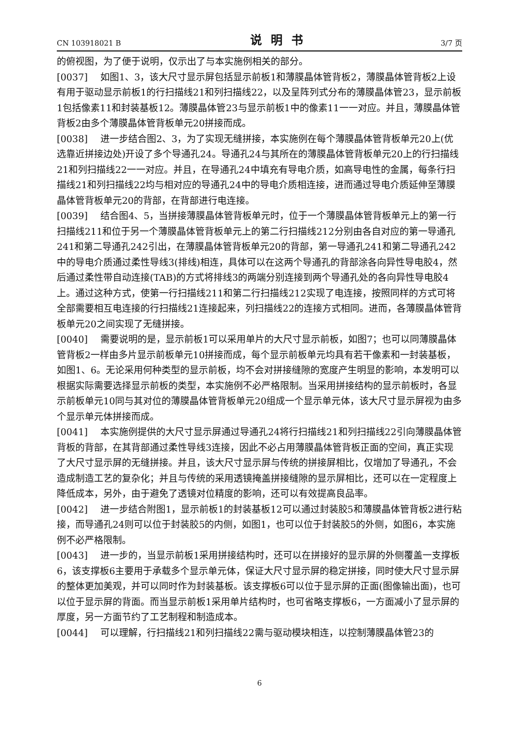CN 103918021 B 说明书 3/7 页
的俯视图，为了便于说明，仅示出了与本实施例相关的部分。
[0037] 如图1、3，该大尺寸显示屏包括显示前板1和薄膜晶体管背板2，薄膜晶体管背板2上设有用于驱动显示前板1的行扫描线21和列扫描线22，以及呈阵列式分布的薄膜晶体管23，显示前板1包括像素11和封装基板12。薄膜晶体管23与显示前板1中的像素11一一对应。并且，薄膜晶体管背板2由多个薄膜晶体管背板单元20拼接而成。
[0038] 进一步结合图2、3，为了实现无缝拼接，本实施例在每个薄膜晶体管背板单元20上(优选靠近拼接边处)开设了多个导通孔24。导通孔24与其所在的薄膜晶体管背板单元20上的行扫描线21和列扫描线22一一对应。并且，在导通孔24中填充有导电介质，如高导电性的金属，每条行扫描线21和列扫描线22均与相对应的导通孔24中的导电介质相连接，进而通过导电介质延伸至薄膜晶体管背板单元20的背部，在背部进行电连接。
[0039] 结合图4、5，当拼接薄膜晶体管背板单元时，位于一个薄膜晶体管背板单元上的第一行扫描线211和位于另一个薄膜晶体管背板单元上的第二行扫描线212分别由各自对应的第一导通孔241和第二导通孔242引出，在薄膜晶体管背板单元20的背部，第一导通孔241和第二导通孔242中的导电介质通过柔性导线3(排线)相连，具体可以在这两个导通孔的背部涂各向异性导电胶4，然后通过柔性带自动连接(TAB)的方式将排线3的两端分别连接到两个导通孔处的各向异性导电胶4上。通过这种方式，使第一行扫描线211和第二行扫描线212实现了电连接，按照同样的方式可将全部需要相互电连接的行扫描线21连接起来，列扫描线22的连接方式相同。进而，各薄膜晶体管背板单元20之间实现了无缝拼接。
[0040] 需要说明的是，显示前板1可以采用单片的大尺寸显示前板，如图7；也可以同薄膜晶体管背板2一样由多片显示前板单元10拼接而成，每个显示前板单元均具有若干像素和一封装基板，如图1、6。无论采用何种类型的显示前板，均不会对拼接缝隙的宽度产生明显的影响，本发明可以根据实际需要选择显示前板的类型，本实施例不必严格限制。当采用拼接结构的显示前板时，各显示前板单元10同与其对位的薄膜晶体管背板单元20组成一个显示单元体，该大尺寸显示屏视为由多个显示单元体拼接而成。
[0041] 本实施例提供的大尺寸显示屏通过导通孔24将行扫描线21和列扫描线22引向薄膜晶体管背板的背部，在其背部通过柔性导线3连接，因此不必占用薄膜晶体管背板正面的空间，真正实现了大尺寸显示屏的无缝拼接。并且，该大尺寸显示屏与传统的拼接屏相比，仅增加了导通孔，不会造成制造工艺的复杂化；并且与传统的采用透镜掩盖拼接缝隙的显示屏相比，还可以在一定程度上降低成本，另外，由于避免了透镜对位精度的影响，还可以有效提高良品率。
[0042] 进一步结合附图1，显示前板1的封装基板12可以通过封装胶5和薄膜晶体管背板2进行粘接，而导通孔24则可以位于封装胶5的内侧，如图1，也可以位于封装胶5的外侧，如图6，本实施例不必严格限制。
[0043] 进一步的，当显示前板1采用拼接结构时，还可以在拼接好的显示屏的外侧覆盖一支撑板6，该支撑板6主要用于承载多个显示单元体，保证大尺寸显示屏的稳定拼接，同时使大尺寸显示屏的整体更加美观，并可以同时作为封装基板。该支撑板6可以位于显示屏的正面(图像输出面)，也可以位于显示屏的背面。而当显示前板1采用单片结构时，也可省略支撑板6，一方面减小了显示屏的厚度，另一方面节约了工艺制程和制造成本。
[0044] 可以理解，行扫描线21和列扫描线22需与驱动模块相连，以控制薄膜晶体管23的
6